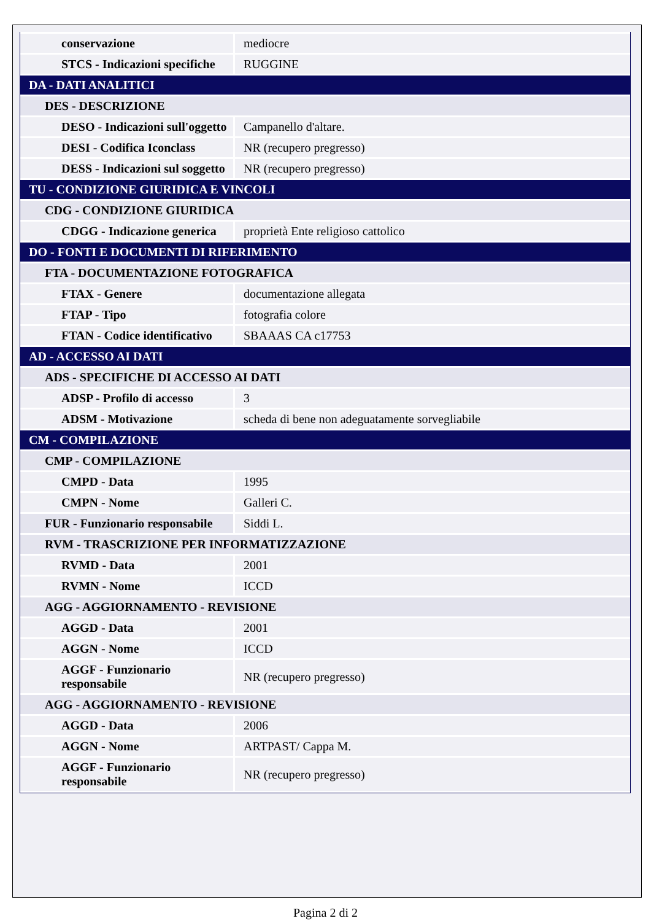| conservazione | mediocre |
| STCS - Indicazioni specifiche | RUGGINE |
| DA - DATI ANALITICI | |
| DES - DESCRIZIONE | |
| DESO - Indicazioni sull'oggetto | Campanello d'altare. |
| DESI - Codifica Iconclass | NR (recupero pregresso) |
| DESS - Indicazioni sul soggetto | NR (recupero pregresso) |
| TU - CONDIZIONE GIURIDICA E VINCOLI | |
| CDG - CONDIZIONE GIURIDICA | |
| CDGG - Indicazione generica | proprietà Ente religioso cattolico |
| DO - FONTI E DOCUMENTI DI RIFERIMENTO | |
| FTA - DOCUMENTAZIONE FOTOGRAFICA | |
| FTAX - Genere | documentazione allegata |
| FTAP - Tipo | fotografia colore |
| FTAN - Codice identificativo | SBAAAS CA c17753 |
| AD - ACCESSO AI DATI | |
| ADS - SPECIFICHE DI ACCESSO AI DATI | |
| ADSP - Profilo di accesso | 3 |
| ADSM - Motivazione | scheda di bene non adeguatamente sorvegliabile |
| CM - COMPILAZIONE | |
| CMP - COMPILAZIONE | |
| CMPD - Data | 1995 |
| CMPN - Nome | Galleri C. |
| FUR - Funzionario responsabile | Siddi L. |
| RVM - TRASCRIZIONE PER INFORMATIZZAZIONE | |
| RVMD - Data | 2001 |
| RVMN - Nome | ICCD |
| AGG - AGGIORNAMENTO - REVISIONE | |
| AGGD - Data | 2001 |
| AGGN - Nome | ICCD |
| AGGF - Funzionario responsabile | NR (recupero pregresso) |
| AGG - AGGIORNAMENTO - REVISIONE | |
| AGGD - Data | 2006 |
| AGGN - Nome | ARTPAST/ Cappa M. |
| AGGF - Funzionario responsabile | NR (recupero pregresso) |
Pagina 2 di 2